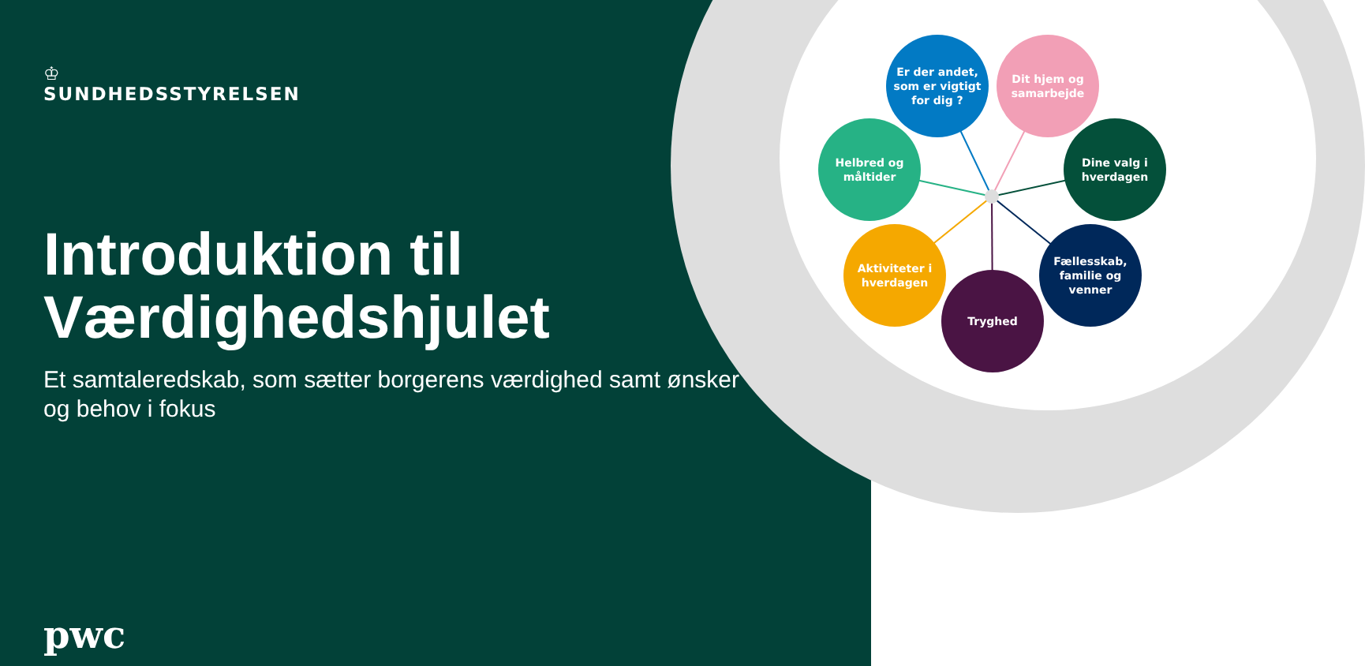♔
SUNDHEDSSTYRELSEN
Introduktion til Værdighedshjulet
Et samtaleredskab, som sætter borgerens værdighed samt ønsker og behov i fokus
pwc
Er der andet, som er vigtigt for dig ?
Dit hjem og samarbejde
Helbred og måltider
Dine valg i hverdagen
Aktiviteter i hverdagen
Fællesskab, familie og venner
Tryghed